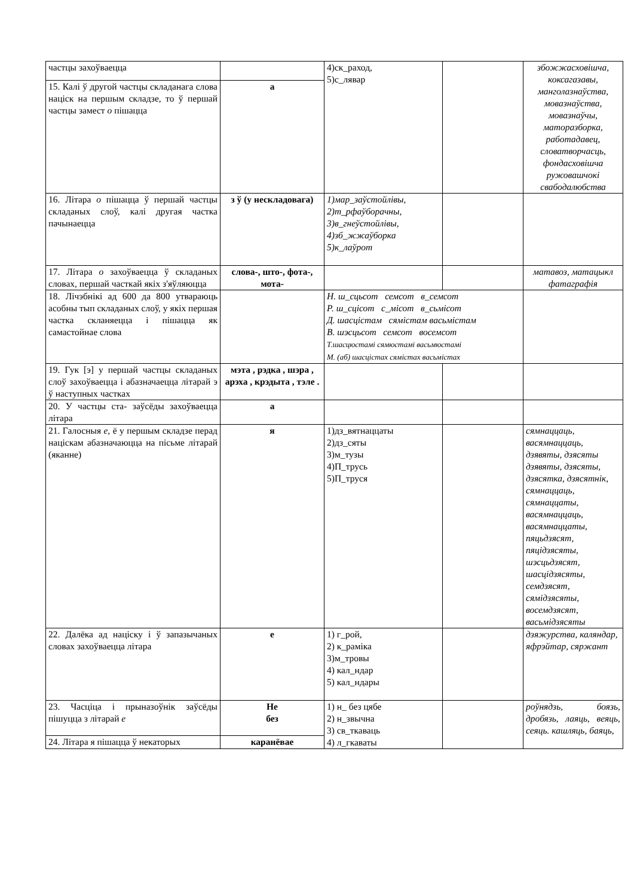| частцы захоўваецца | | 4)ск_раход, 5)с_лявар | | збожжасховішча, коксагазавы, манголазнаўства, мовазнаўства, мовазнаўчы, маторазборка, работадавец, словатворчасць, фондасховішча ружовашчокі свабодалюбства |
| 15. Калі ў другой частцы складанага слова націск на першым складзе, то ў першай частцы замест о пішацца | а | | | |
| 16. Літара о пішацца ў першай частцы складаных слоў, калі другая частка пачынаецца | з ў (у нескладовага) | 1)мар_заўстойлівы, 2)т_рфаўборачны, 3)в_гнеўстойлівы, 4)зб_жжаўборка 5)к_лаўрот | | |
| 17. Літара о захоўваецца ў складаных словах, першай часткай якіх з'яўляюцца | слова-, што-, фота-, мота- | | | матавоз, матацыкл фатаграфія |
| 18. Лічэбнікі ад 600 да 800 утвараюць асобны тып складаных слоў, у якіх першая частка скланяецца і пішацца як самастойнае слова | | Н. ш_сцьсот семсот в_семсот Р. ш_сцісот с_місот в_сьмісот Д. шасцістам сямістам васьмістам В. шэсцьсот семсот восемсот Т.шасцюстамі сямюстамі васьмюстамі М. (аб) шасцістах сямістах васьмістах | | |
| 19. Гук [э] у першай частцы складаных слоў захоўваецца і абазначаецца літарай э ў наступных частках | мэта , рэдка , шэра , арэха , крэдыта , тэле . | | | |
| 20. У частцы ста- заўсёды захоўваецца літара | а | | | |
| 21. Галосныя е, ё у першым складзе перад націскам абазначаюцца на пісьме літарай (яканне) | я | 1)дз_вятнаццаты 2)дз_сяты 3)м_тузы 4)П_трусь 5)П_труся | | сямнаццаць, васямнаццаць, дзявяты, дзясяты дзявяты, дзясяты, дзясятка, дзясятнік, сямнаццаць, сямнаццаты, васямнаццаць, васямнаццаты, пяцьдзясят, пяцідзясяты, шэсцьдзясят, шасцідзясяты, семдзясят, сямідзясяты, восемдзясят, васьмідзясяты |
| 22. Далёка ад націску і ў запазычаных словах захоўваецца літара | е | 1) г_рой, 2) к_раміка 3)м_тровы 4) кал_ндар 5) кал_ндары | | дзяжурства, каляндар, яфрэйтар, сяржант |
| 23. Часціца і прыназоўнік заўсёды пішуцца з літарай е | Не без | 1) н_ без цябе 2) н_звычна 3) св_ткаваць 4) л_гкаваты | | роўнядзь, боязь, дробязь, лаяць, веяць, сеяць. кашляць, баяць, |
| 24. Літара я пішацца ў некаторых | каранёвае | | | |